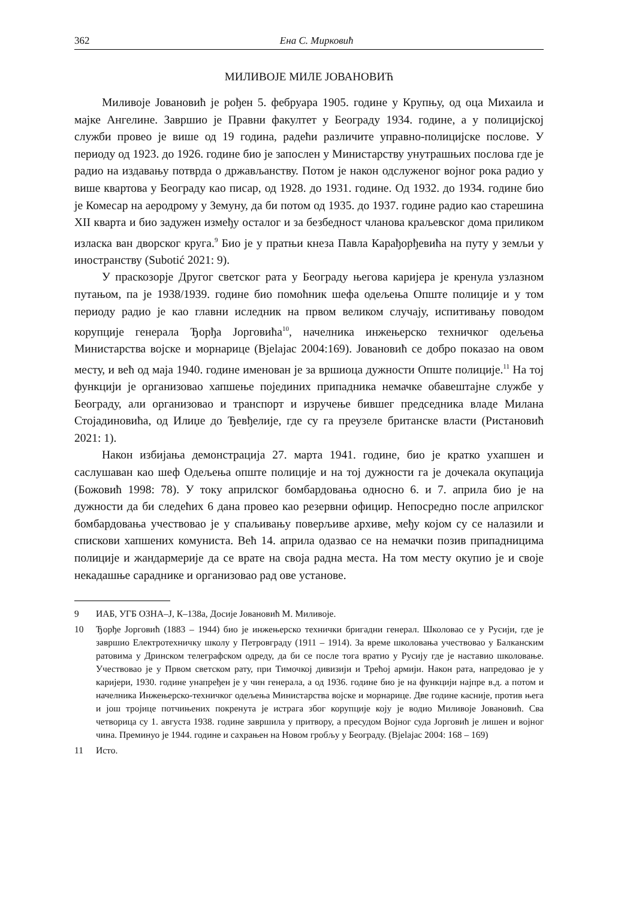362 Ена С. Мирковић
МИЛИВОЈЕ МИЛЕ ЈОВАНОВИЋ
Миливоје Јовановић је рођен 5. фебруара 1905. године у Крупњу, од оца Михаила и мајке Ангелине. Завршио је Правни факултет у Београду 1934. године, а у полицијској служби провео је више од 19 година, радећи различите управно-полицијске послове. У периоду од 1923. до 1926. године био је запослен у Министарству унутрашњих послова где је радио на издавању потврда о држављанству. Потом је након одслуженог војног рока радио у више квартова у Београду као писар, од 1928. до 1931. године. Од 1932. до 1934. године био је Комесар на аеродрому у Земуну, да би потом од 1935. до 1937. године радио као старешина XII кварта и био задужен између осталог и за безбедност чланова краљевског дома приликом изласка ван дворског круга.<sup>9</sup> Био је у пратњи кнеза Павла Карађорђевића на путу у земљи у иностранству (Subotić 2021: 9).
У праскозорје Другог светског рата у Београду његова каријера је кренула узлазном путањом, па је 1938/1939. године био помоћник шефа одељења Опште полиције и у том периоду радио је као главни иследник на првом великом случају, испитивању поводом корупције генерала Ђорђа Јорговића<sup>10</sup>, начелника инжењерско техничког одељења Министарства војске и морнарице (Bjelajac 2004:169). Јовановић се добро показао на овом месту, и већ од маја 1940. године именован је за вршиоца дужности Опште полиције.<sup>11</sup> На тој функцији је организовао хапшење појединих припадника немачке обавештајне службе у Београду, али организовао и транспорт и изручење бившег председника владе Милана Стојадиновића, од Илиџе до Ђевђелије, где су га преузеле британске власти (Ристановић 2021: 1).
Након избијања демонстрација 27. марта 1941. године, био је кратко ухапшен и саслушаван као шеф Одељења опште полиције и на тој дужности га је дочекала окупација (Божовић 1998: 78). У току априлског бомбардовања односно 6. и 7. априла био је на дужности да би следећих 6 дана провео као резервни официр. Непосредно после априлског бомбардовања учествовао је у спаљивању поверљиве архиве, међу којом су се налазили и спискови хапшених комуниста. Већ 14. априла одазвао се на немачки позив припадницима полиције и жандармерије да се врате на своја радна места. На том месту окупио је и своје некадашње сараднике и организовао рад ове установе.
9 ИАБ, УГБ ОЗНА–Ј, К–138а, Досије Јовановић М. Миливоје.
10 Ђорђе Јорговић (1883 – 1944) био је инжењерско технички бригадни генерал. Школовао се у Русији, где је завршио Електротехничку школу у Петровграду (1911 – 1914). За време школовања учествовао у Балканским ратовима у Дринском телеграфском одреду, да би се после тога вратио у Русију где је наставио школовање. Учествовао је у Првом светском рату, при Тимочкој дивизији и Трећој армији. Након рата, напредовао је у каријери, 1930. године унапређен је у чин генерала, а од 1936. године био је на функцији најпре в.д. а потом и начелника Инжењерско-техничког одељења Министарства војске и морнарице. Две године касније, против њега и још тројице потчињених покренута је истрага због корупције коју је водио Миливоје Јовановић. Сва четворица су 1. августа 1938. године завршила у притвору, а пресудом Војног суда Јорговић је лишен и војног чина. Преминуо је 1944. године и сахрањен на Новом гробљу у Београду. (Bjelajac 2004: 168 – 169)
11 Исто.